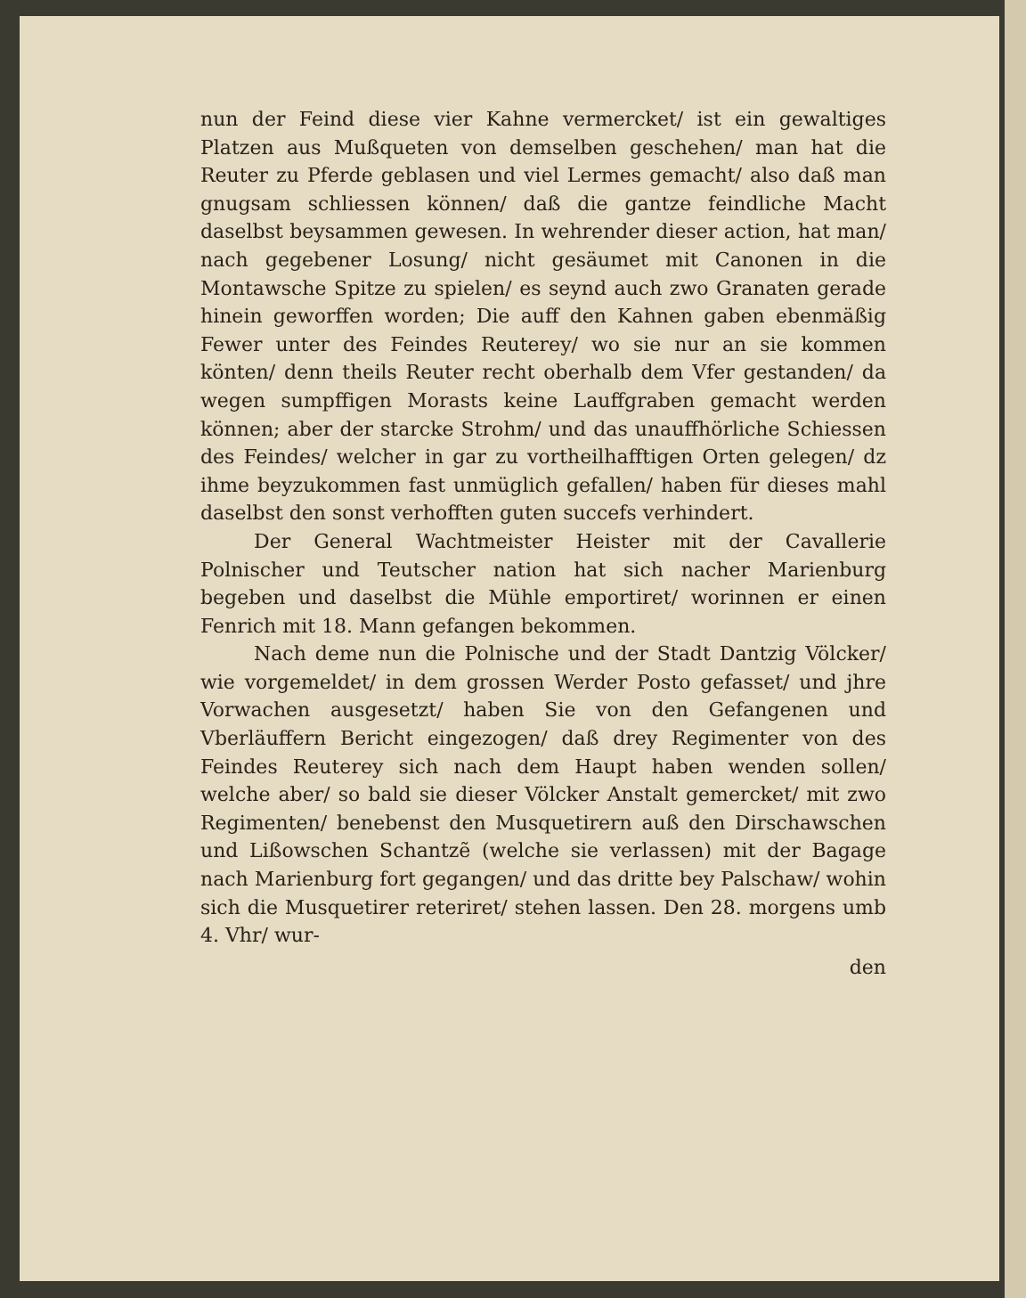nun der Feind diese vier Kahne vermercket/ ist ein gewaltiges Platzen aus Mußqueten von demselben geschehen/ man hat die Reuter zu Pferde geblasen und viel Lermes gemacht/ also daß man gnugsam schliessen können/ daß die gantze feindliche Macht daselbst beysammen gewesen. In wehrender dieser action, hat man/ nach gegebener Losung/ nicht gesäumet mit Canonen in die Montawsche Spitze zu spielen/ es seynd auch zwo Granaten gerade hinein geworffen worden; Die auff den Kahnen gaben ebenmäßig Fewer unter des Feindes Reuterey/ wo sie nur an sie kommen könten/ denn theils Reuter recht oberhalb dem Vfer gestanden/ da wegen sumpffigen Morasts keine Lauffgraben gemacht werden können; aber der starcke Strohm/ und das unauffhörliche Schiessen des Feindes/ welcher in gar zu vortheilhafftigen Orten gelegen/ dz ihme beyzukommen fast unmüglich gefallen/ haben für dieses mahl daselbst den sonst verhofften guten succefs verhindert.
Der General Wachtmeister Heister mit der Cavallerie Polnischer und Teutscher nation hat sich nacher Marienburg begeben und daselbst die Mühle emportiret/ worinnen er einen Fenrich mit 18. Mann gefangen bekommen.
Nach deme nun die Polnische und der Stadt Dantzig Völcker/ wie vorgemeldet/ in dem grossen Werder Posto gefasset/ und jhre Vorwachen ausgesetzt/ haben Sie von den Gefangenen und Vberläuffern Bericht eingezogen/ daß drey Regimenter von des Feindes Reuterey sich nach dem Haupt haben wenden sollen/ welche aber/ so bald sie dieser Völcker Anstalt gemercket/ mit zwo Regimenten/ benebenst den Musquetirern auß den Dirschawschen und Lißowschen Schantzẽ (welche sie verlassen) mit der Bagage nach Marienburg fort gegangen/ und das dritte bey Palschaw/ wohin sich die Musquetirer reteriret/ stehen lassen. Den 28. morgens umb 4. Vhr/ wur-
den